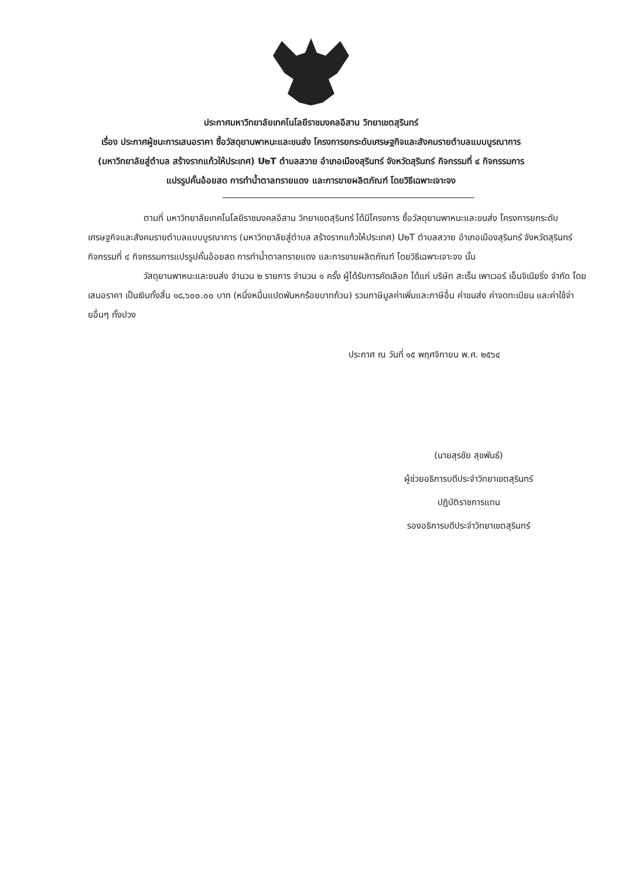ประกาศมหาวิทยาลัยเทคโนโลยีราชมงคลอีสาน วิทยาเขตสุรินทร์
เรื่อง ประกาศผู้ชนะการเสนอราคา ซื้อวัสดุยานพาหนะและขนส่ง โครงการยกระดับเศรษฐกิจและสังคมรายตำบลแบบบูรณาการ (มหาวิทยาลัยสู่ตำบล สร้างรากแก้วให้ประเทศ) U๒T ตำบลสวาย อำเภอเมืองสุรินทร์ จังหวัดสุรินทร์ กิจกรรมที่ ๔ กิจกรรมการแปรรูปคั้นอ้อยสด การทำน้ำตาลทรายแดง และการขายผลิตภัณฑ์ โดยวิธีเฉพาะเจาะจง
ตามที่ มหาวิทยาลัยเทคโนโลยีราชมงคลอีสาน วิทยาเขตสุรินทร์ ได้มีโครงการ ซื้อวัสดุยานพาหนะและขนส่ง โครงการยกระดับเศรษฐกิจและสังคมรายตำบลแบบบูรณาการ (มหาวิทยาลัยสู่ตำบล สร้างรากแก้วให้ประเทศ) U๒T ตำบลสวาย อำเภอเมืองสุรินทร์ จังหวัดสุรินทร์ กิจกรรมที่ ๔ กิจกรรมการแปรรูปคั้นอ้อยสด การทำน้ำตาลทรายแดง และการขายผลิตภัณฑ์ โดยวิธีเฉพาะเจาะจง นั้น
วัสดุยานพาหนะและขนส่ง จำนวน ๒ รายการ จำนวน ๑ ครั้ง ผู้ได้รับการคัดเลือก ได้แก่ บริษัท สะเร็น เพาเวอร์ เอ็นจิเนียริ่ง จำกัด โดยเสนอราคา เป็นเงินทั้งสิ้น ๑๘,๖๐๐.๐๐ บาท (หนึ่งหมื่นแปดพันหกร้อยบาทถ้วน) รวมภาษีมูลค่าเพิ่มและภาษีอื่น ค่าขนส่ง ค่าจดทะเบียน และค่าใช้จ่ายอื่นๆ ทั้งปวง
ประกาศ ณ วันที่ ๑๕ พฤศจิกายน พ.ศ. ๒๕๖๔
(นายสุรชัย สุขพันธ์)
ผู้ช่วยอธิการบดีประจำวิทยาเขตสุรินทร์
ปฏิบัติราชการแทน
รองอธิการบดีประจำวิทยาเขตสุรินทร์